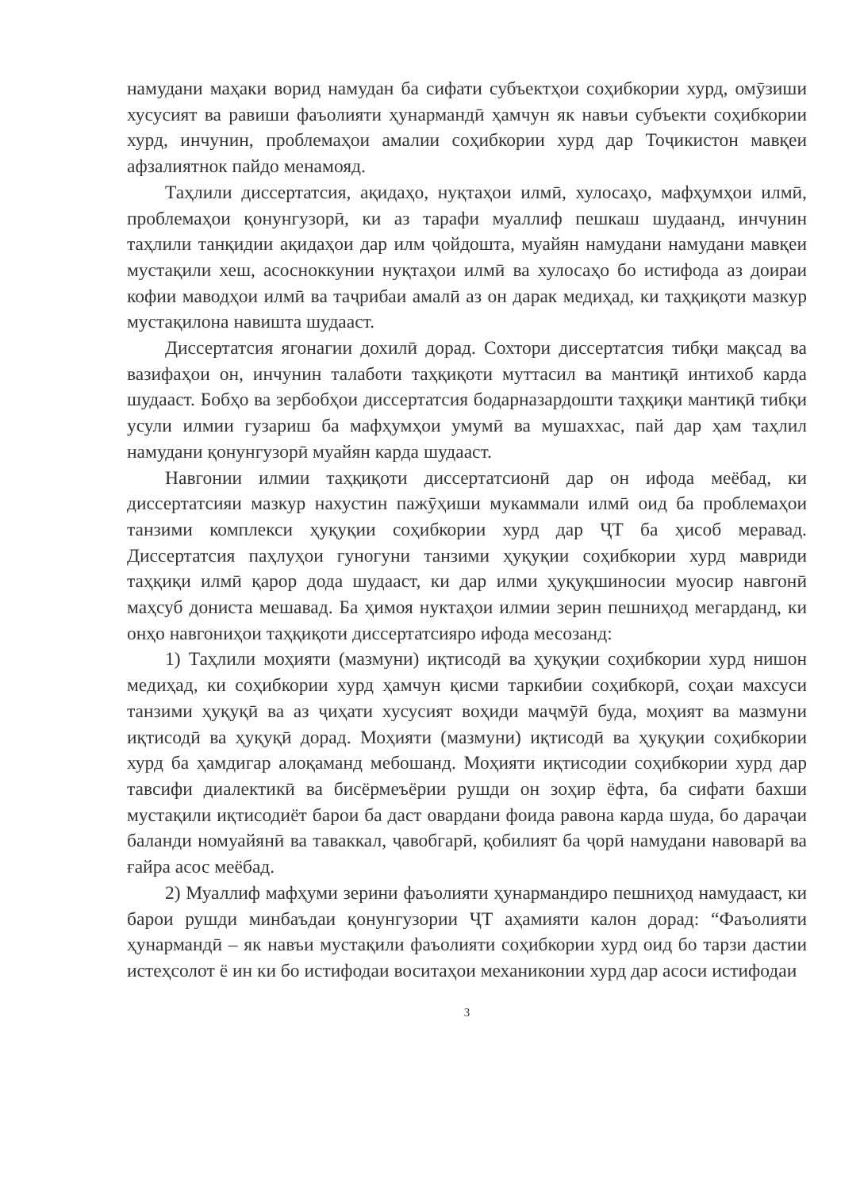намудани маҳаки ворид намудан ба сифати субъектҳои соҳибкории хурд, омӯзиши хусусият ва равиши фаъолияти ҳунармандӣ ҳамчун як навъи субъекти соҳибкории хурд, инчунин, проблемаҳои амалии соҳибкории хурд дар Тоҷикистон мавқеи афзалиятнок пайдо менамояд.
Таҳлили диссертатсия, ақидаҳо, нуқтаҳои илмӣ, хулосаҳо, мафҳумҳои илмӣ, проблемаҳои қонунгузорӣ, ки аз тарафи муаллиф пешкаш шудаанд, инчунин таҳлили танқидии ақидаҳои дар илм ҷойдошта, муайян намудани намудани мавқеи мустақили хеш, асосноккунии нуқтаҳои илмӣ ва хулосаҳо бо истифода аз доираи кофии маводҳои илмӣ ва таҷрибаи амалӣ аз он дарак медиҳад, ки таҳқиқоти мазкур мустақилона навишта шудааст.
Диссертатсия ягонагии дохилӣ дорад. Сохтори диссертатсия тибқи мақсад ва вазифаҳои он, инчунин талаботи таҳқиқоти муттасил ва мантиқӣ интихоб карда шудааст. Бобҳо ва зербобҳои диссертатсия бодарназардошти таҳқиқи мантиқӣ тибқи усули илмии гузариш ба мафҳумҳои умумӣ ва мушаххас, пай дар ҳам таҳлил намудани қонунгузорӣ муайян карда шудааст.
Навгонии илмии таҳқиқоти диссертатсионӣ дар он ифода меёбад, ки диссертатсияи мазкур нахустин пажӯҳиши мукаммали илмӣ оид ба проблемаҳои танзими комплекси ҳуқуқии соҳибкории хурд дар ҶТ ба ҳисоб меравад. Диссертатсия паҳлуҳои гуногуни танзими ҳуқуқии соҳибкории хурд мавриди таҳқиқи илмӣ қарор дода шудааст, ки дар илми ҳуқуқшиносии муосир навгонӣ маҳсуб дониста мешавад. Ба ҳимоя нуктаҳои илмии зерин пешниҳод мегарданд, ки онҳо навгониҳои таҳқиқоти диссертатсияро ифода месозанд:
1) Таҳлили моҳияти (мазмуни) иқтисодӣ ва ҳуқуқии соҳибкории хурд нишон медиҳад, ки соҳибкории хурд ҳамчун қисми таркибии соҳибкорӣ, соҳаи махсуси танзими ҳуқуқӣ ва аз ҷиҳати хусусият воҳиди маҷмӯӣ буда, моҳият ва мазмуни иқтисодӣ ва ҳуқуқӣ дорад. Моҳияти (мазмуни) иқтисодӣ ва ҳуқуқии соҳибкории хурд ба ҳамдигар алоқаманд мебошанд. Моҳияти иқтисодии соҳибкории хурд дар тавсифи диалектикӣ ва бисёрмеъёрии рушди он зоҳир ёфта, ба сифати бахши мустақили иқтисодиёт барои ба даст овардани фоида равона карда шуда, бо дараҷаи баланди номуайянӣ ва таваккал, ҷавобгарӣ, қобилият ба ҷорӣ намудани навоварӣ ва ғайра асос меёбад.
2) Муаллиф мафҳуми зерини фаъолияти ҳунармандиро пешниҳод намудааст, ки барои рушди минбаъдаи қонунгузории ҶТ аҳамияти калон дорад: “Фаъолияти ҳунармандӣ – як навъи мустақили фаъолияти соҳибкории хурд оид бо тарзи дастии истеҳсолот ё ин ки бо истифодаи воситаҳои механиконии хурд дар асоси истифодаи
3